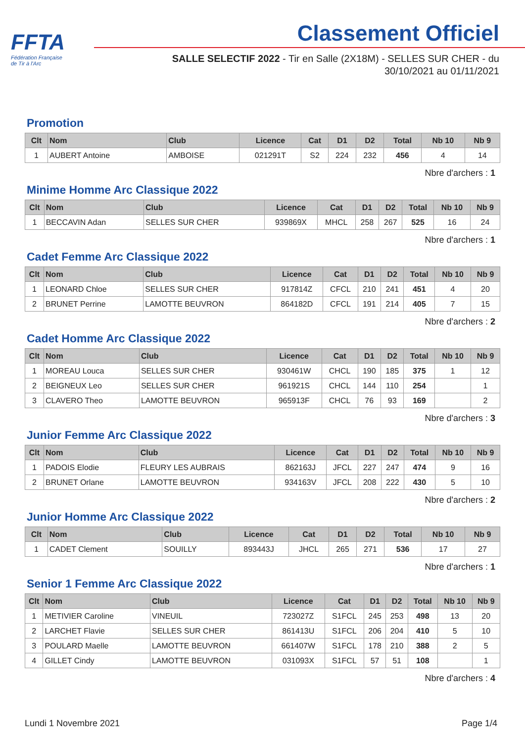FFTA
Fédération Française
de Tir à l'Arc
Classement Officiel
SALLE SELECTIF 2022 - Tir en Salle (2X18M) - SELLES SUR CHER - du 30/10/2021 au 01/11/2021
Promotion
| Clt | Nom | Club | Licence | Cat | D1 | D2 | Total | Nb 10 | Nb 9 |
| --- | --- | --- | --- | --- | --- | --- | --- | --- | --- |
| 1 | AUBERT Antoine | AMBOISE | 021291T | S2 | 224 | 232 | 456 | 4 | 14 |
Nbre d'archers : 1
Minime Homme Arc Classique 2022
| Clt | Nom | Club | Licence | Cat | D1 | D2 | Total | Nb 10 | Nb 9 |
| --- | --- | --- | --- | --- | --- | --- | --- | --- | --- |
| 1 | BECCAVIN Adan | SELLES SUR CHER | 939869X | MHCL | 258 | 267 | 525 | 16 | 24 |
Nbre d'archers : 1
Cadet Femme Arc Classique 2022
| Clt | Nom | Club | Licence | Cat | D1 | D2 | Total | Nb 10 | Nb 9 |
| --- | --- | --- | --- | --- | --- | --- | --- | --- | --- |
| 1 | LEONARD Chloe | SELLES SUR CHER | 917814Z | CFCL | 210 | 241 | 451 | 4 | 20 |
| 2 | BRUNET Perrine | LAMOTTE BEUVRON | 864182D | CFCL | 191 | 214 | 405 | 7 | 15 |
Nbre d'archers : 2
Cadet Homme Arc Classique 2022
| Clt | Nom | Club | Licence | Cat | D1 | D2 | Total | Nb 10 | Nb 9 |
| --- | --- | --- | --- | --- | --- | --- | --- | --- | --- |
| 1 | MOREAU Louca | SELLES SUR CHER | 930461W | CHCL | 190 | 185 | 375 | 1 | 12 |
| 2 | BEIGNEUX Leo | SELLES SUR CHER | 961921S | CHCL | 144 | 110 | 254 | | 1 |
| 3 | CLAVERO Theo | LAMOTTE BEUVRON | 965913F | CHCL | 76 | 93 | 169 | | 2 |
Nbre d'archers : 3
Junior Femme Arc Classique 2022
| Clt | Nom | Club | Licence | Cat | D1 | D2 | Total | Nb 10 | Nb 9 |
| --- | --- | --- | --- | --- | --- | --- | --- | --- | --- |
| 1 | PADOIS Elodie | FLEURY LES AUBRAIS | 862163J | JFCL | 227 | 247 | 474 | 9 | 16 |
| 2 | BRUNET Orlane | LAMOTTE BEUVRON | 934163V | JFCL | 208 | 222 | 430 | 5 | 10 |
Nbre d'archers : 2
Junior Homme Arc Classique 2022
| Clt | Nom | Club | Licence | Cat | D1 | D2 | Total | Nb 10 | Nb 9 |
| --- | --- | --- | --- | --- | --- | --- | --- | --- | --- |
| 1 | CADET Clement | SOUILLY | 893443J | JHCL | 265 | 271 | 536 | 17 | 27 |
Nbre d'archers : 1
Senior 1 Femme Arc Classique 2022
| Clt | Nom | Club | Licence | Cat | D1 | D2 | Total | Nb 10 | Nb 9 |
| --- | --- | --- | --- | --- | --- | --- | --- | --- | --- |
| 1 | METIVIER Caroline | VINEUIL | 723027Z | S1FCL | 245 | 253 | 498 | 13 | 20 |
| 2 | LARCHET Flavie | SELLES SUR CHER | 861413U | S1FCL | 206 | 204 | 410 | 5 | 10 |
| 3 | POULARD Maelle | LAMOTTE BEUVRON | 661407W | S1FCL | 178 | 210 | 388 | 2 | 5 |
| 4 | GILLET Cindy | LAMOTTE BEUVRON | 031093X | S1FCL | 57 | 51 | 108 | | 1 |
Nbre d'archers : 4
Lundi 1 Novembre 2021 Page 1/4